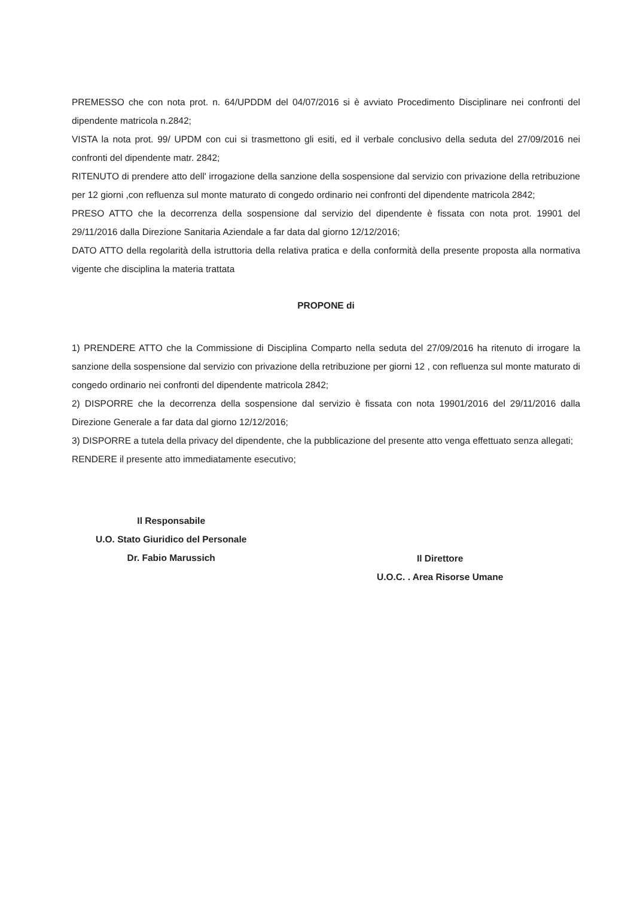PREMESSO che con nota prot. n. 64/UPDDM del 04/07/2016 si è avviato Procedimento Disciplinare nei confronti del dipendente matricola n.2842;
VISTA la nota prot. 99/ UPDM con cui si trasmettono gli esiti, ed il verbale conclusivo della seduta del 27/09/2016 nei confronti del dipendente matr. 2842;
RITENUTO di prendere atto dell' irrogazione della sanzione della sospensione dal servizio con privazione della retribuzione per 12 giorni ,con refluenza sul monte maturato di congedo ordinario nei confronti del dipendente matricola 2842;
PRESO ATTO che la decorrenza della sospensione dal servizio del dipendente è fissata con nota prot. 19901 del 29/11/2016 dalla Direzione Sanitaria Aziendale a far data dal giorno 12/12/2016;
DATO ATTO della regolarità della istruttoria della relativa pratica e della conformità della presente proposta alla normativa vigente che disciplina la materia trattata
PROPONE di
1) PRENDERE ATTO che la Commissione di Disciplina Comparto nella seduta del 27/09/2016 ha ritenuto di irrogare la sanzione della sospensione dal servizio con privazione della retribuzione per giorni 12 , con refluenza sul monte maturato di congedo ordinario nei confronti del dipendente matricola 2842;
2) DISPORRE che la decorrenza della sospensione dal servizio è fissata con nota 19901/2016 del 29/11/2016 dalla Direzione Generale a far data dal giorno 12/12/2016;
3) DISPORRE a tutela della privacy del dipendente, che la pubblicazione del presente atto venga effettuato senza allegati;
RENDERE il presente atto immediatamente esecutivo;
Il Responsabile
U.O. Stato Giuridico del Personale
Dr. Fabio Marussich
Il Direttore
U.O.C. . Area Risorse Umane